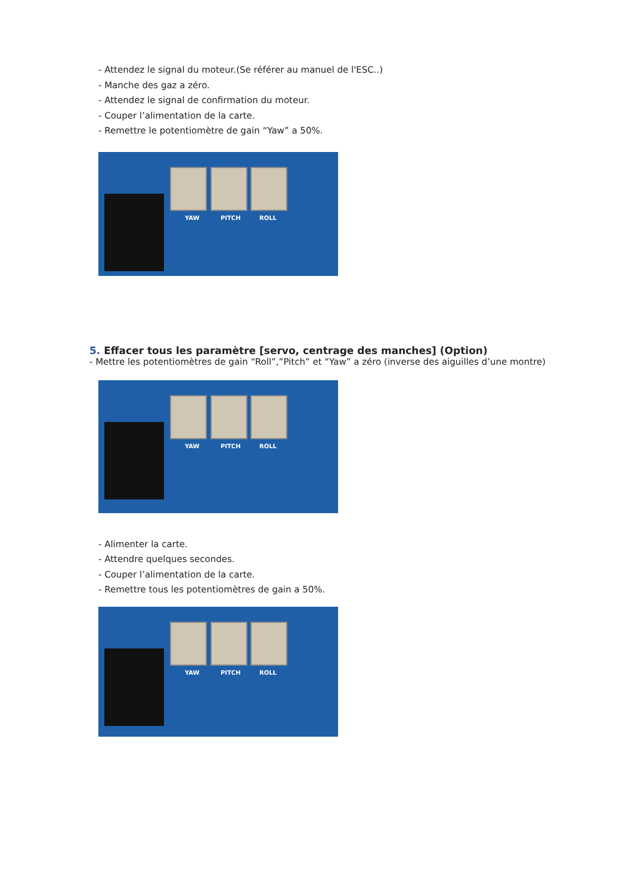- Attendez le signal du moteur.(Se référer au manuel de l'ESC..)
- Manche des gaz a zéro.
- Attendez le signal de confirmation du moteur.
- Couper l’alimentation de la carte.
- Remettre le potentiomètre de gain “Yaw” a 50%.
YAW PITCH ROLL
5. Effacer tous les paramètre [servo, centrage des manches] (Option)
- Mettre les potentiomètres de gain “Roll”,”Pitch” et “Yaw” a zéro (inverse des aiguilles d’une montre)
YAW PITCH ROLL
- Alimenter la carte.
- Attendre quelques secondes.
- Couper l’alimentation de la carte.
- Remettre tous les potentiomètres de gain a 50%.
YAW PITCH ROLL